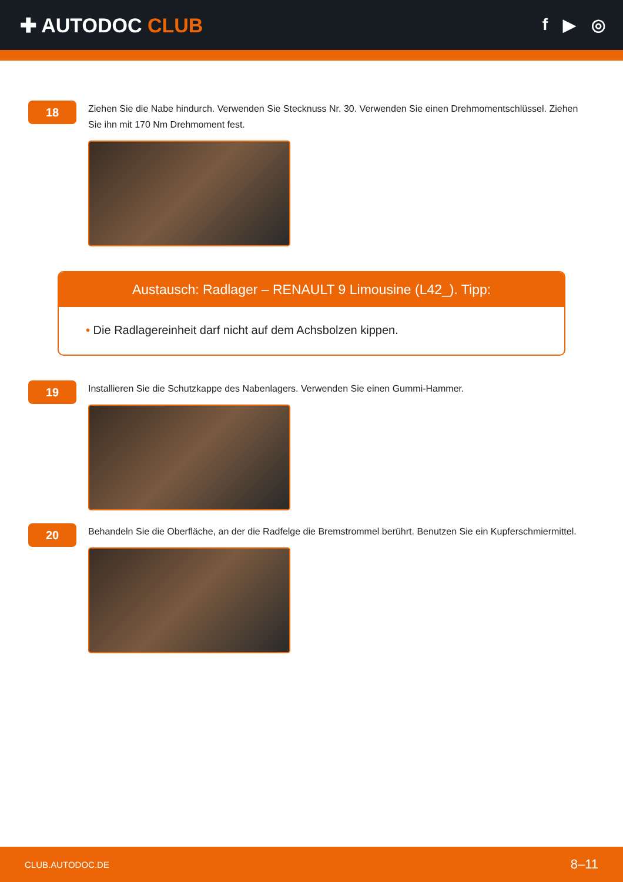✚ AUTODOC CLUB
f ▶ ◎
18
Ziehen Sie die Nabe hindurch. Verwenden Sie Stecknuss Nr. 30. Verwenden Sie einen Drehmomentschlüssel. Ziehen Sie ihn mit 170 Nm Drehmoment fest.
Austausch: Radlager – RENAULT 9 Limousine (L42_). Tipp:
• Die Radlagereinheit darf nicht auf dem Achsbolzen kippen.
19
Installieren Sie die Schutzkappe des Nabenlagers. Verwenden Sie einen Gummi-Hammer.
20
Behandeln Sie die Oberfläche, an der die Radfelge die Bremstrommel berührt. Benutzen Sie ein Kupferschmiermittel.
CLUB.AUTODOC.DE 8–11